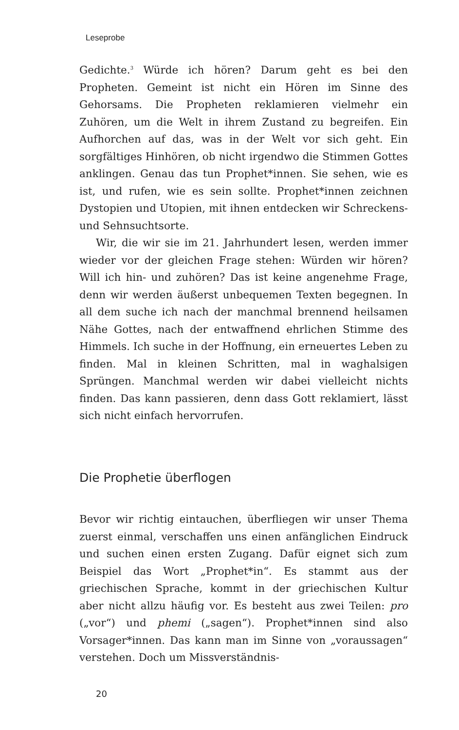Leseprobe
Gedichte.<sup>3</sup> Würde ich hören? Darum geht es bei den Propheten. Gemeint ist nicht ein Hören im Sinne des Gehorsams. Die Propheten reklamieren vielmehr ein Zuhören, um die Welt in ihrem Zustand zu begreifen. Ein Aufhorchen auf das, was in der Welt vor sich geht. Ein sorgfältiges Hinhören, ob nicht irgendwo die Stimmen Gottes anklingen. Genau das tun Prophet*innen. Sie sehen, wie es ist, und rufen, wie es sein sollte. Prophet*innen zeichnen Dystopien und Utopien, mit ihnen entdecken wir Schreckens- und Sehnsuchtsorte.
Wir, die wir sie im 21. Jahrhundert lesen, werden immer wieder vor der gleichen Frage stehen: Würden wir hören? Will ich hin- und zuhören? Das ist keine angenehme Frage, denn wir werden äußerst unbequemen Texten begegnen. In all dem suche ich nach der manchmal brennend heilsamen Nähe Gottes, nach der entwaffnend ehrlichen Stimme des Himmels. Ich suche in der Hoffnung, ein erneuertes Leben zu finden. Mal in kleinen Schritten, mal in waghalsigen Sprüngen. Manchmal werden wir dabei vielleicht nichts finden. Das kann passieren, denn dass Gott reklamiert, lässt sich nicht einfach hervorrufen.
Die Prophetie überflogen
Bevor wir richtig eintauchen, überfliegen wir unser Thema zuerst einmal, verschaffen uns einen anfänglichen Eindruck und suchen einen ersten Zugang. Dafür eignet sich zum Beispiel das Wort „Prophet*in“. Es stammt aus der griechischen Sprache, kommt in der griechischen Kultur aber nicht allzu häufig vor. Es besteht aus zwei Teilen: pro („vor“) und phemi („sagen“). Prophet*innen sind also Vorsager*innen. Das kann man im Sinne von „voraussagen“ verstehen. Doch um Missverständnis-
20